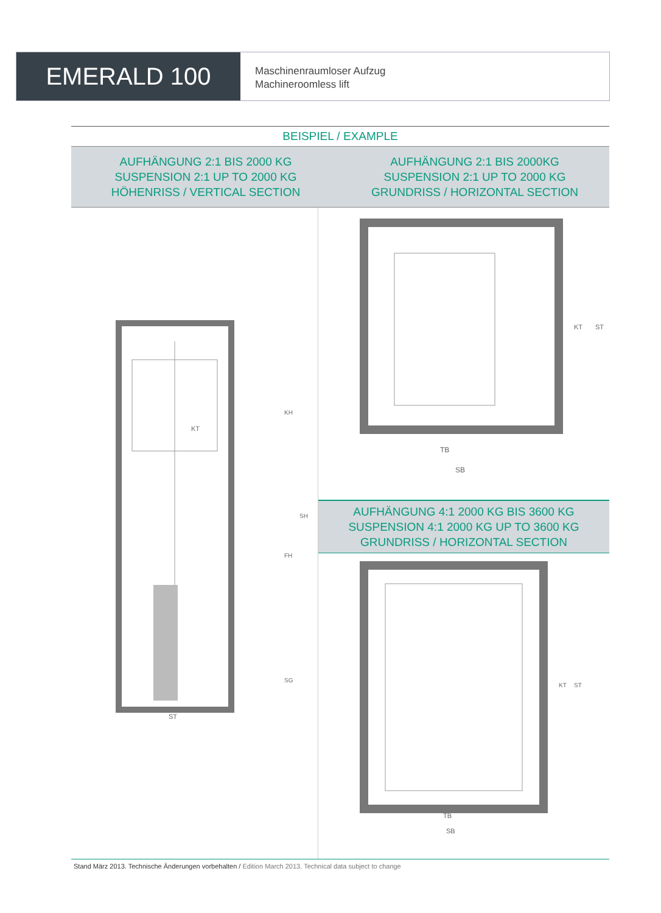EMERALD 100
Maschinenraumloser Aufzug
Machineroomless lift
BEISPIEL / EXAMPLE
AUFHÄNGUNG 2:1 BIS 2000 KG
SUSPENSION 2:1 UP TO 2000 KG
HÖHENRISS / VERTICAL SECTION
AUFHÄNGUNG 2:1 BIS 2000KG
SUSPENSION 2:1 UP TO 2000 KG
GRUNDRISS / HORIZONTAL SECTION
KT
ST
KH
SH
FH
SG
TB
SB
KT
ST
AUFHÄNGUNG 4:1 2000 KG BIS 3600 KG
SUSPENSION 4:1 2000 KG UP TO 3600 KG
GRUNDRISS / HORIZONTAL SECTION
TB
SB
KT
ST
Stand März 2013. Technische Änderungen vorbehalten / Edition March 2013. Technical data subject to change